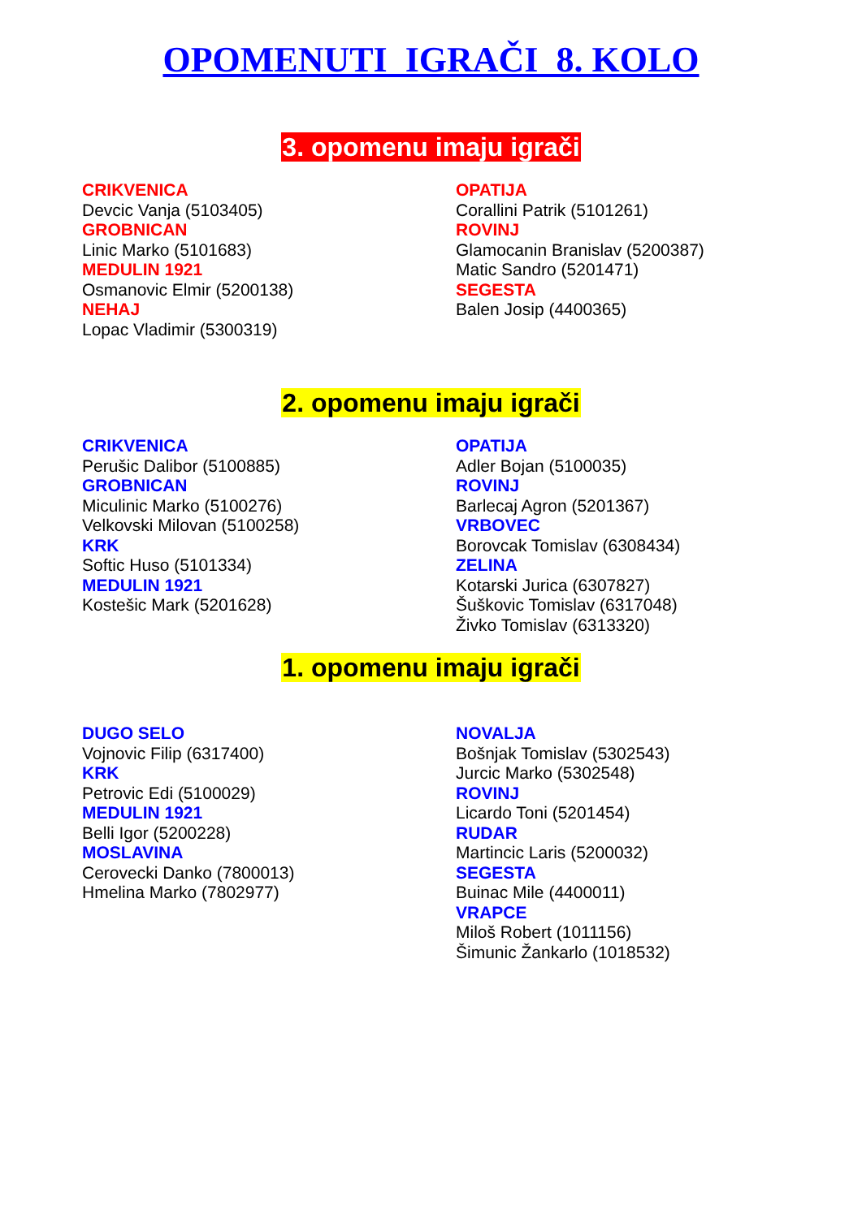OPOMENUTI IGRAČI 8. KOLO
3. opomenu imaju igrači
CRIKVENICA
Devcic Vanja (5103405)
GROBNICAN
Linic Marko (5101683)
MEDULIN 1921
Osmanovic Elmir (5200138)
NEHAJ
Lopac Vladimir (5300319)
OPATIJA
Corallini Patrik (5101261)
ROVINJ
Glamocanin Branislav (5200387)
Matic Sandro (5201471)
SEGESTA
Balen Josip (4400365)
2. opomenu imaju igrači
CRIKVENICA
Perušic Dalibor (5100885)
GROBNICAN
Miculinic Marko (5100276)
Velkovski Milovan (5100258)
KRK
Softic Huso (5101334)
MEDULIN 1921
Kostešic Mark (5201628)
OPATIJA
Adler Bojan (5100035)
ROVINJ
Barlecaj Agron (5201367)
VRBOVEC
Borovcak Tomislav (6308434)
ZELINA
Kotarski Jurica (6307827)
Šuškovic Tomislav (6317048)
Živko Tomislav (6313320)
1. opomenu imaju igrači
DUGO SELO
Vojnovic Filip (6317400)
KRK
Petrovic Edi (5100029)
MEDULIN 1921
Belli Igor (5200228)
MOSLAVINA
Cerovecki Danko (7800013)
Hmelina Marko (7802977)
NOVALJA
Bošnjak Tomislav (5302543)
Jurcic Marko (5302548)
ROVINJ
Licardo Toni (5201454)
RUDAR
Martincic Laris (5200032)
SEGESTA
Buinac Mile (4400011)
VRAPCE
Miloš Robert (1011156)
Šimunic Žankarlo (1018532)